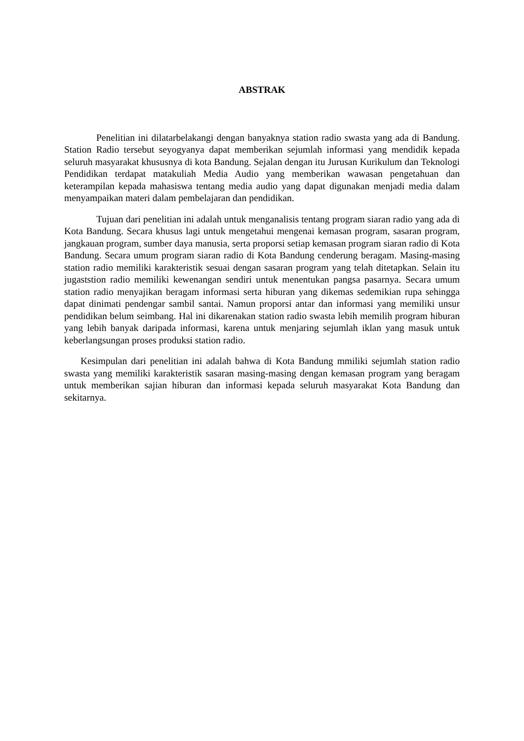ABSTRAK
Penelitian ini dilatarbelakangi dengan banyaknya station radio swasta yang ada di Bandung. Station Radio tersebut seyogyanya dapat memberikan sejumlah informasi yang mendidik kepada seluruh masyarakat khususnya di kota Bandung. Sejalan dengan itu Jurusan Kurikulum dan Teknologi Pendidikan terdapat matakuliah Media Audio yang memberikan wawasan pengetahuan dan keterampilan kepada mahasiswa tentang media audio yang dapat digunakan menjadi media dalam menyampaikan materi dalam pembelajaran dan pendidikan.
Tujuan dari penelitian ini adalah untuk menganalisis tentang program siaran radio yang ada di Kota Bandung. Secara khusus lagi untuk mengetahui mengenai kemasan program, sasaran program, jangkauan program, sumber daya manusia, serta proporsi setiap kemasan program siaran radio di Kota Bandung. Secara umum program siaran radio di Kota Bandung cenderung beragam. Masing-masing station radio memiliki karakteristik sesuai dengan sasaran program yang telah ditetapkan. Selain itu jugaststion radio memiliki kewenangan sendiri untuk menentukan pangsa pasarnya. Secara umum station radio menyajikan beragam informasi serta hiburan yang dikemas sedemikian rupa sehingga dapat dinimati pendengar sambil santai. Namun proporsi antar dan informasi yang memiliki unsur pendidikan belum seimbang. Hal ini dikarenakan station radio swasta lebih memilih program hiburan yang lebih banyak daripada informasi, karena untuk menjaring sejumlah iklan yang masuk untuk keberlangsungan proses produksi station radio.
Kesimpulan dari penelitian ini adalah bahwa di Kota Bandung mmiliki sejumlah station radio swasta yang memiliki karakteristik sasaran masing-masing dengan kemasan program yang beragam untuk memberikan sajian hiburan dan informasi kepada seluruh masyarakat Kota Bandung dan sekitarnya.